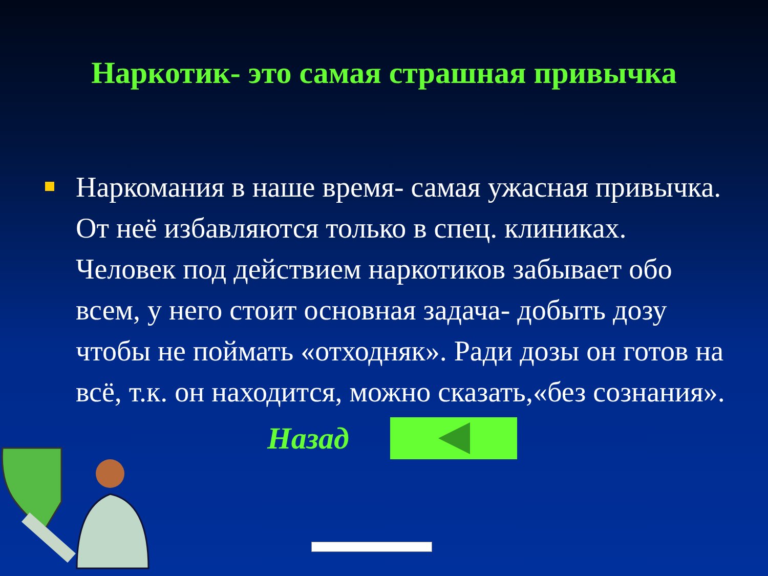Наркотик- это самая страшная привычка
Наркомания в наше время- самая ужасная привычка. От неё избавляются только в спец. клиниках. Человек под действием наркотиков забывает обо всем, у него стоит основная задача- добыть дозу чтобы не поймать «отходняк». Ради дозы он готов на всё, т.к. он находится, можно сказать,«без сознания».
Назад